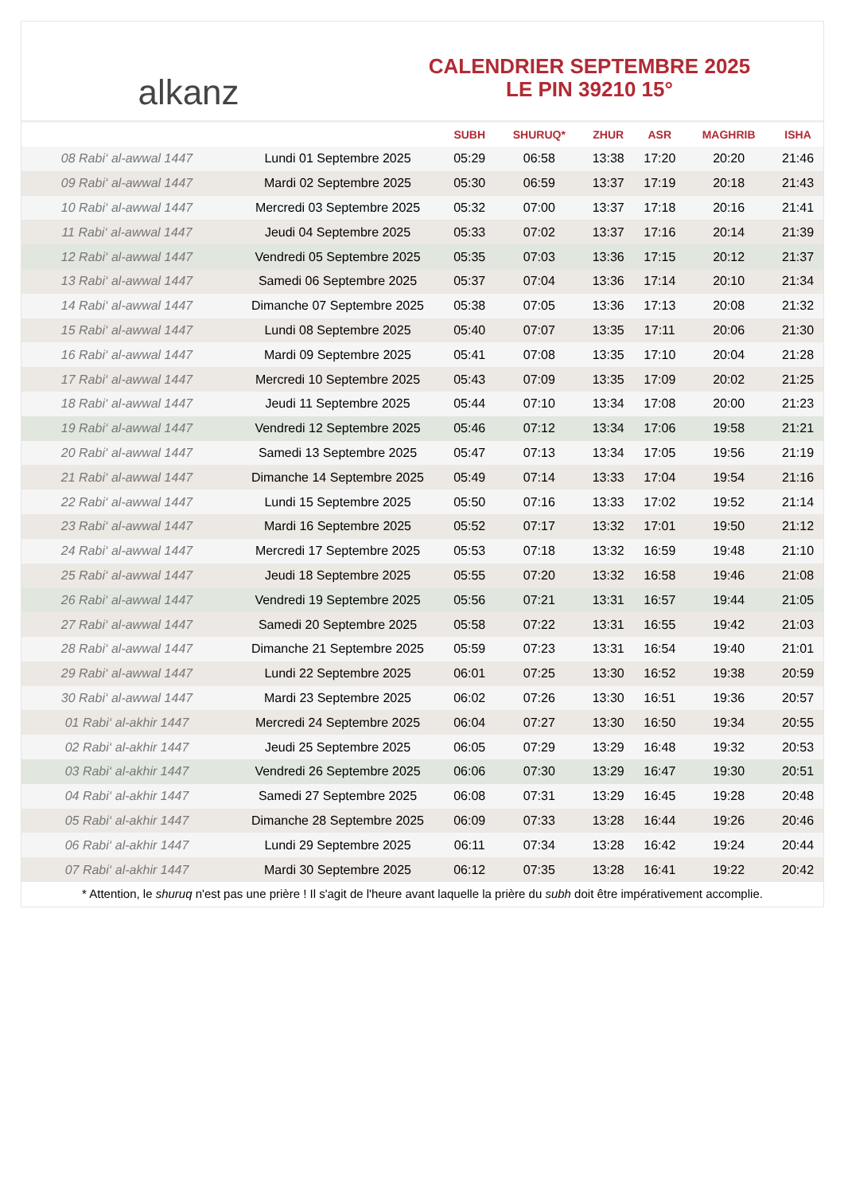alkanz
CALENDRIER SEPTEMBRE 2025
LE PIN 39210 15°
| | | SUBH | SHURUQ* | ZHUR | ASR | MAGHRIB | ISHA |
| --- | --- | --- | --- | --- | --- | --- | --- |
| 08 Rabi‘ al-awwal 1447 | Lundi 01 Septembre 2025 | 05:29 | 06:58 | 13:38 | 17:20 | 20:20 | 21:46 |
| 09 Rabi‘ al-awwal 1447 | Mardi 02 Septembre 2025 | 05:30 | 06:59 | 13:37 | 17:19 | 20:18 | 21:43 |
| 10 Rabi‘ al-awwal 1447 | Mercredi 03 Septembre 2025 | 05:32 | 07:00 | 13:37 | 17:18 | 20:16 | 21:41 |
| 11 Rabi‘ al-awwal 1447 | Jeudi 04 Septembre 2025 | 05:33 | 07:02 | 13:37 | 17:16 | 20:14 | 21:39 |
| 12 Rabi‘ al-awwal 1447 | Vendredi 05 Septembre 2025 | 05:35 | 07:03 | 13:36 | 17:15 | 20:12 | 21:37 |
| 13 Rabi‘ al-awwal 1447 | Samedi 06 Septembre 2025 | 05:37 | 07:04 | 13:36 | 17:14 | 20:10 | 21:34 |
| 14 Rabi‘ al-awwal 1447 | Dimanche 07 Septembre 2025 | 05:38 | 07:05 | 13:36 | 17:13 | 20:08 | 21:32 |
| 15 Rabi‘ al-awwal 1447 | Lundi 08 Septembre 2025 | 05:40 | 07:07 | 13:35 | 17:11 | 20:06 | 21:30 |
| 16 Rabi‘ al-awwal 1447 | Mardi 09 Septembre 2025 | 05:41 | 07:08 | 13:35 | 17:10 | 20:04 | 21:28 |
| 17 Rabi‘ al-awwal 1447 | Mercredi 10 Septembre 2025 | 05:43 | 07:09 | 13:35 | 17:09 | 20:02 | 21:25 |
| 18 Rabi‘ al-awwal 1447 | Jeudi 11 Septembre 2025 | 05:44 | 07:10 | 13:34 | 17:08 | 20:00 | 21:23 |
| 19 Rabi‘ al-awwal 1447 | Vendredi 12 Septembre 2025 | 05:46 | 07:12 | 13:34 | 17:06 | 19:58 | 21:21 |
| 20 Rabi‘ al-awwal 1447 | Samedi 13 Septembre 2025 | 05:47 | 07:13 | 13:34 | 17:05 | 19:56 | 21:19 |
| 21 Rabi‘ al-awwal 1447 | Dimanche 14 Septembre 2025 | 05:49 | 07:14 | 13:33 | 17:04 | 19:54 | 21:16 |
| 22 Rabi‘ al-awwal 1447 | Lundi 15 Septembre 2025 | 05:50 | 07:16 | 13:33 | 17:02 | 19:52 | 21:14 |
| 23 Rabi‘ al-awwal 1447 | Mardi 16 Septembre 2025 | 05:52 | 07:17 | 13:32 | 17:01 | 19:50 | 21:12 |
| 24 Rabi‘ al-awwal 1447 | Mercredi 17 Septembre 2025 | 05:53 | 07:18 | 13:32 | 16:59 | 19:48 | 21:10 |
| 25 Rabi‘ al-awwal 1447 | Jeudi 18 Septembre 2025 | 05:55 | 07:20 | 13:32 | 16:58 | 19:46 | 21:08 |
| 26 Rabi‘ al-awwal 1447 | Vendredi 19 Septembre 2025 | 05:56 | 07:21 | 13:31 | 16:57 | 19:44 | 21:05 |
| 27 Rabi‘ al-awwal 1447 | Samedi 20 Septembre 2025 | 05:58 | 07:22 | 13:31 | 16:55 | 19:42 | 21:03 |
| 28 Rabi‘ al-awwal 1447 | Dimanche 21 Septembre 2025 | 05:59 | 07:23 | 13:31 | 16:54 | 19:40 | 21:01 |
| 29 Rabi‘ al-awwal 1447 | Lundi 22 Septembre 2025 | 06:01 | 07:25 | 13:30 | 16:52 | 19:38 | 20:59 |
| 30 Rabi‘ al-awwal 1447 | Mardi 23 Septembre 2025 | 06:02 | 07:26 | 13:30 | 16:51 | 19:36 | 20:57 |
| 01 Rabi‘ al-akhir 1447 | Mercredi 24 Septembre 2025 | 06:04 | 07:27 | 13:30 | 16:50 | 19:34 | 20:55 |
| 02 Rabi‘ al-akhir 1447 | Jeudi 25 Septembre 2025 | 06:05 | 07:29 | 13:29 | 16:48 | 19:32 | 20:53 |
| 03 Rabi‘ al-akhir 1447 | Vendredi 26 Septembre 2025 | 06:06 | 07:30 | 13:29 | 16:47 | 19:30 | 20:51 |
| 04 Rabi‘ al-akhir 1447 | Samedi 27 Septembre 2025 | 06:08 | 07:31 | 13:29 | 16:45 | 19:28 | 20:48 |
| 05 Rabi‘ al-akhir 1447 | Dimanche 28 Septembre 2025 | 06:09 | 07:33 | 13:28 | 16:44 | 19:26 | 20:46 |
| 06 Rabi‘ al-akhir 1447 | Lundi 29 Septembre 2025 | 06:11 | 07:34 | 13:28 | 16:42 | 19:24 | 20:44 |
| 07 Rabi‘ al-akhir 1447 | Mardi 30 Septembre 2025 | 06:12 | 07:35 | 13:28 | 16:41 | 19:22 | 20:42 |
* Attention, le shuruq n'est pas une prière ! Il s'agit de l'heure avant laquelle la prière du subh doit être impérativement accomplie.